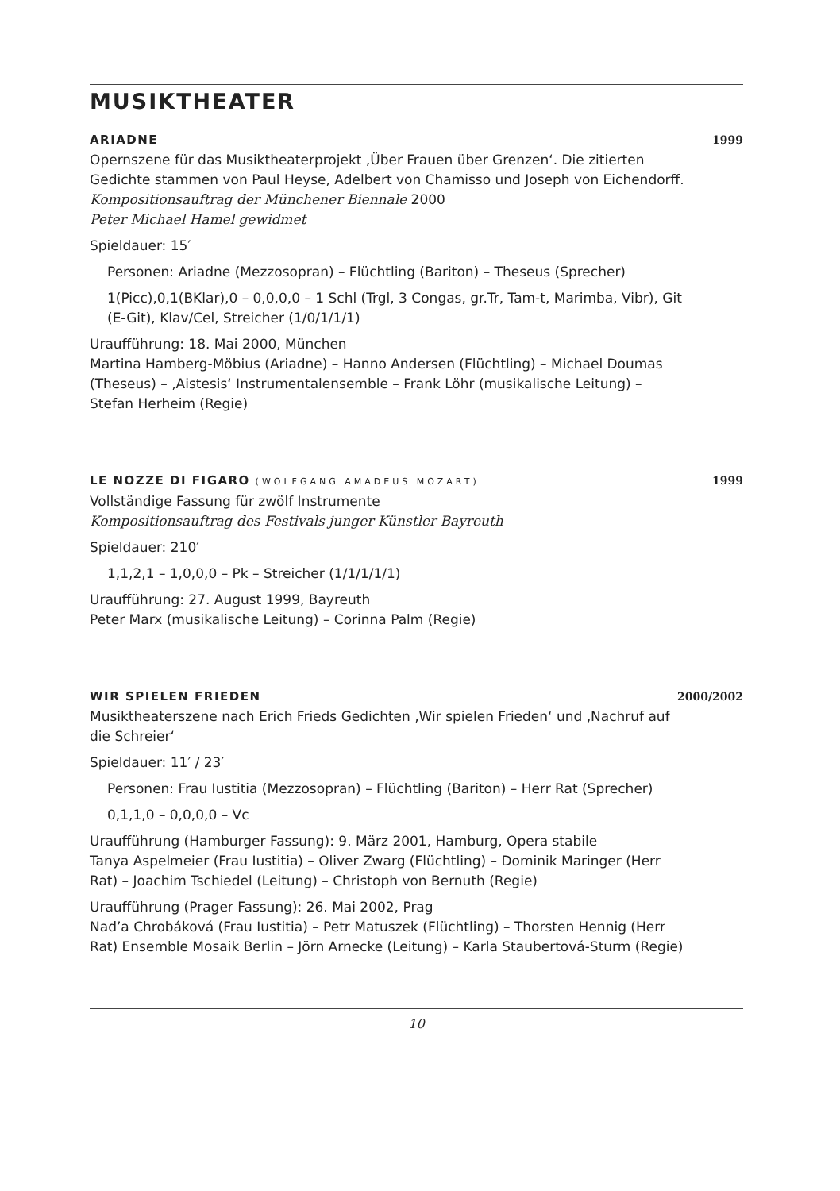MUSIKTHEATER
ARIADNE 1999
Opernszene für das Musiktheaterprojekt ‚Über Frauen über Grenzen‘. Die zitierten Gedichte stammen von Paul Heyse, Adelbert von Chamisso und Joseph von Eichendorff.
Kompositionsauftrag der Münchener Biennale 2000
Peter Michael Hamel gewidmet
Spieldauer: 15′
Personen: Ariadne (Mezzosopran) – Flüchtling (Bariton) – Theseus (Sprecher)
1(Picc),0,1(BKlar),0 – 0,0,0,0 – 1 Schl (Trgl, 3 Congas, gr.Tr, Tam-t, Marimba, Vibr), Git (E-Git), Klav/Cel, Streicher (1/0/1/1/1)
Uraufführung: 18. Mai 2000, München
Martina Hamberg-Möbius (Ariadne) – Hanno Andersen (Flüchtling) – Michael Doumas (Theseus) – ‚Aistesis‘ Instrumentalensemble – Frank Löhr (musikalische Leitung) – Stefan Herheim (Regie)
LE NOZZE DI FIGARO (WOLFGANG AMADEUS MOZART) 1999
Vollständige Fassung für zwölf Instrumente
Kompositionsauftrag des Festivals junger Künstler Bayreuth
Spieldauer: 210′
1,1,2,1 – 1,0,0,0 – Pk – Streicher (1/1/1/1/1)
Uraufführung: 27. August 1999, Bayreuth
Peter Marx (musikalische Leitung) – Corinna Palm (Regie)
WIR SPIELEN FRIEDEN 2000/2002
Musiktheaterszene nach Erich Frieds Gedichten ‚Wir spielen Frieden‘ und ‚Nachruf auf die Schreier‘
Spieldauer: 11′ / 23′
Personen: Frau Iustitia (Mezzosopran) – Flüchtling (Bariton) – Herr Rat (Sprecher)
0,1,1,0 – 0,0,0,0 – Vc
Uraufführung (Hamburger Fassung): 9. März 2001, Hamburg, Opera stabile
Tanya Aspelmeier (Frau Iustitia) – Oliver Zwarg (Flüchtling) – Dominik Maringer (Herr Rat) – Joachim Tschiedel (Leitung) – Christoph von Bernuth (Regie)
Uraufführung (Prager Fassung): 26. Mai 2002, Prag
Nad’a Chrobáková (Frau Iustitia) – Petr Matuszek (Flüchtling) – Thorsten Hennig (Herr Rat) Ensemble Mosaik Berlin – Jörn Arnecke (Leitung) – Karla Staubertová-Sturm (Regie)
10